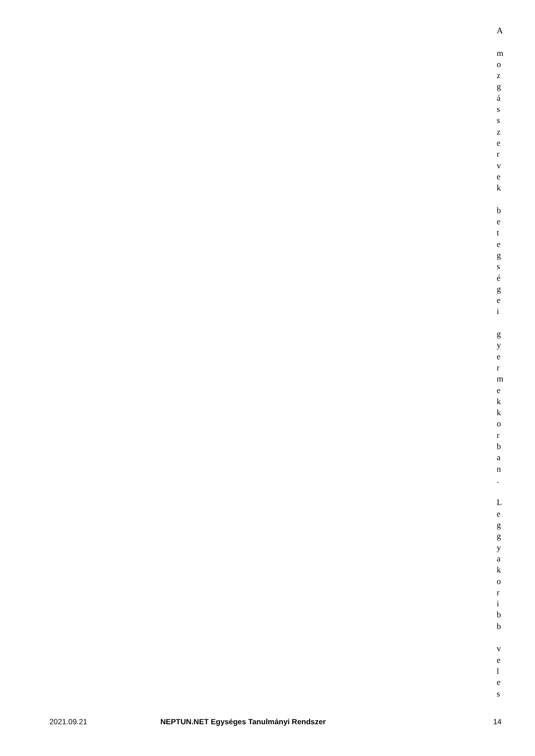A
m
o
z
g
á
s
s
z
e
r
v
e
k
b
e
t
e
g
s
é
g
e
i
g
y
e
r
m
e
k
k
o
r
b
a
n
.
L
e
g
g
y
a
k
o
r
i
b
b
v
e
l
e
s
2021.09.21 NEPTUN.NET Egységes Tanulmányi Rendszer 14